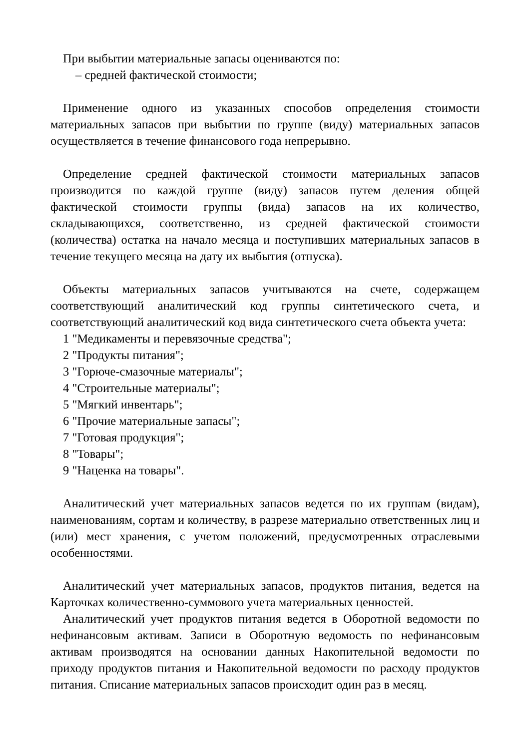При выбытии материальные запасы оцениваются по:
– средней фактической стоимости;
Применение одного из указанных способов определения стоимости материальных запасов при выбытии по группе (виду) материальных запасов осуществляется в течение финансового года непрерывно.
Определение средней фактической стоимости материальных запасов производится по каждой группе (виду) запасов путем деления общей фактической стоимости группы (вида) запасов на их количество, складывающихся, соответственно, из средней фактической стоимости (количества) остатка на начало месяца и поступивших материальных запасов в течение текущего месяца на дату их выбытия (отпуска).
Объекты материальных запасов учитываются на счете, содержащем соответствующий аналитический код группы синтетического счета, и соответствующий аналитический код вида синтетического счета объекта учета:
1 "Медикаменты и перевязочные средства";
2 "Продукты питания";
3 "Горюче-смазочные материалы";
4 "Строительные материалы";
5 "Мягкий инвентарь";
6 "Прочие материальные запасы";
7 "Готовая продукция";
8 "Товары";
9 "Наценка на товары".
Аналитический учет материальных запасов ведется по их группам (видам), наименованиям, сортам и количеству, в разрезе материально ответственных лиц и (или) мест хранения, с учетом положений, предусмотренных отраслевыми особенностями.
Аналитический учет материальных запасов, продуктов питания, ведется на Карточках количественно-суммового учета материальных ценностей.
Аналитический учет продуктов питания ведется в Оборотной ведомости по нефинансовым активам. Записи в Оборотную ведомость по нефинансовым активам производятся на основании данных Накопительной ведомости по приходу продуктов питания и Накопительной ведомости по расходу продуктов питания. Списание материальных запасов происходит один раз в месяц.